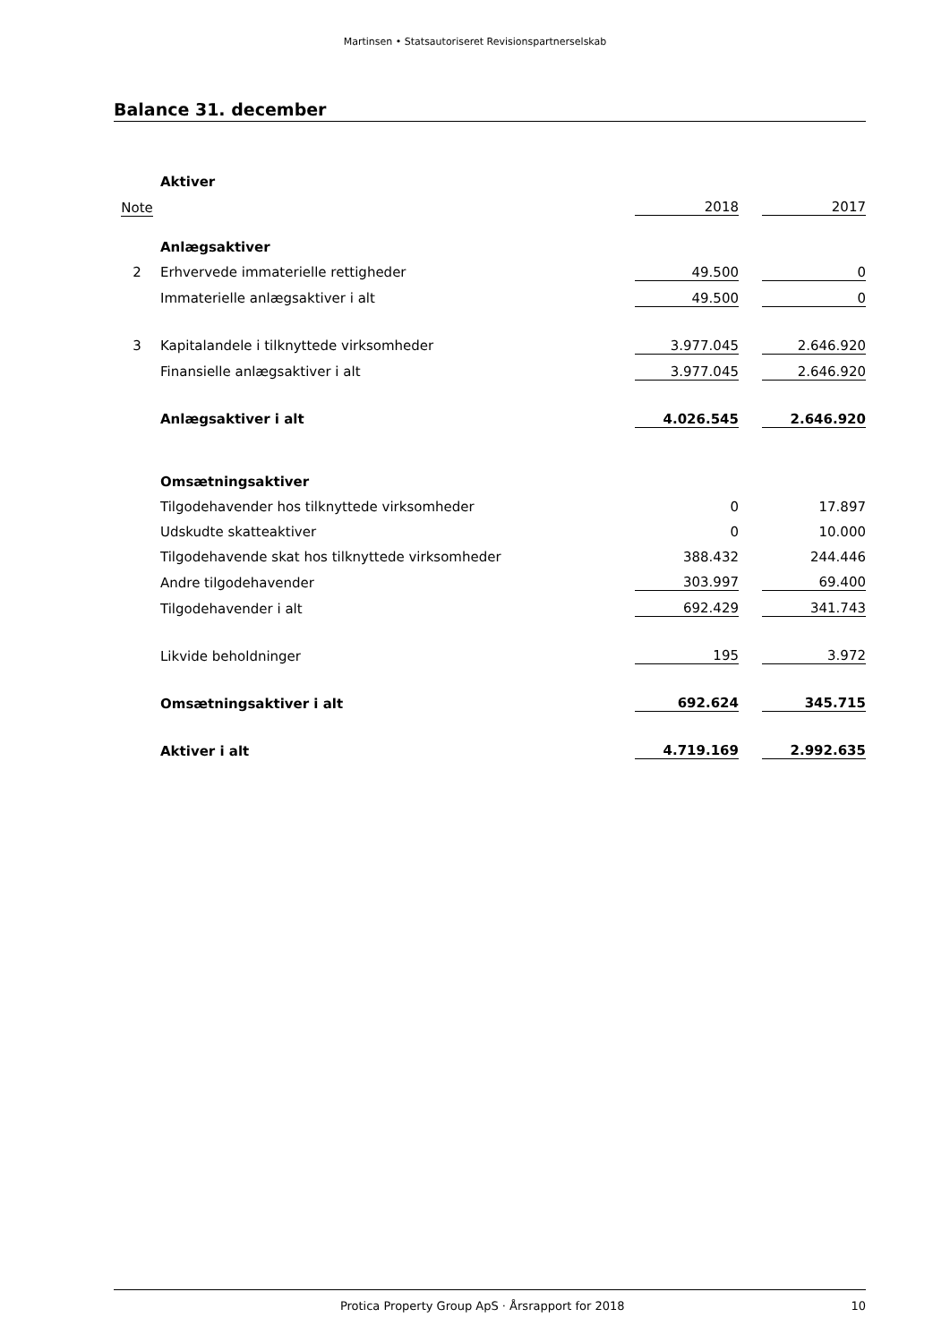Martinsen • Statsautoriseret Revisionspartnerselskab
Balance 31. december
| | Aktiver | | | |
| Note | | 2018 | | 2017 |
| | Anlægsaktiver | | | |
| 2 | Erhvervede immaterielle rettigheder | 49.500 | | 0 |
| | Immaterielle anlægsaktiver i alt | 49.500 | | 0 |
| 3 | Kapitalandele i tilknyttede virksomheder | 3.977.045 | | 2.646.920 |
| | Finansielle anlægsaktiver i alt | 3.977.045 | | 2.646.920 |
| | Anlægsaktiver i alt | 4.026.545 | | 2.646.920 |
| | Omsætningsaktiver | | | |
| | Tilgodehavender hos tilknyttede virksomheder | 0 | | 17.897 |
| | Udskudte skatteaktiver | 0 | | 10.000 |
| | Tilgodehavende skat hos tilknyttede virksomheder | 388.432 | | 244.446 |
| | Andre tilgodehavender | 303.997 | | 69.400 |
| | Tilgodehavender i alt | 692.429 | | 341.743 |
| | Likvide beholdninger | 195 | | 3.972 |
| | Omsætningsaktiver i alt | 692.624 | | 345.715 |
| | Aktiver i alt | 4.719.169 | | 2.992.635 |
Protica Property Group ApS · Årsrapport for 2018 10